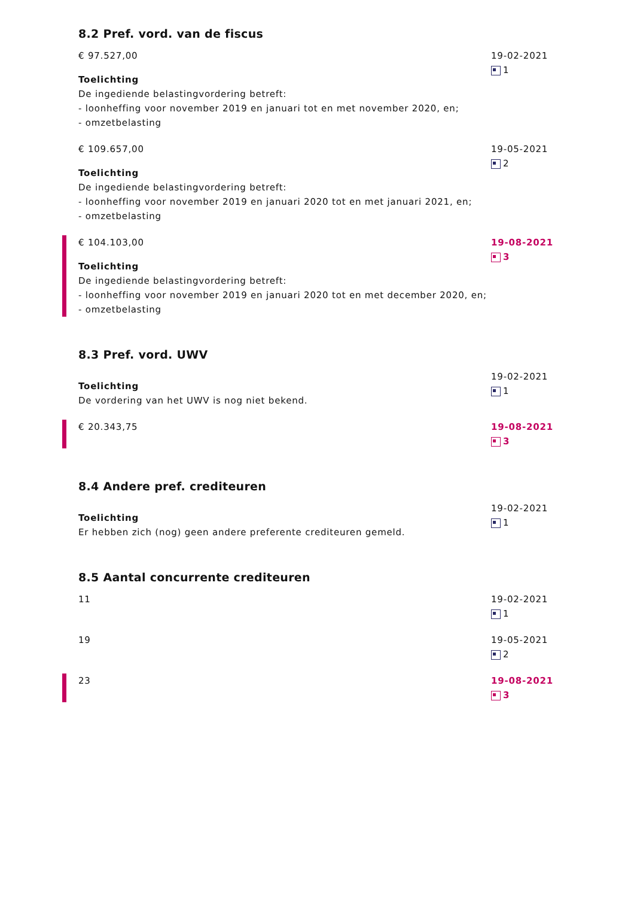8.2 Pref. vord. van de fiscus
€ 97.527,00
Toelichting
De ingediende belastingvordering betreft:
- loonheffing voor november 2019 en januari tot en met november 2020, en;
- omzetbelasting
19-02-2021
1
€ 109.657,00
Toelichting
De ingediende belastingvordering betreft:
- loonheffing voor november 2019 en januari 2020 tot en met januari 2021, en;
- omzetbelasting
19-05-2021
2
€ 104.103,00
Toelichting
De ingediende belastingvordering betreft:
- loonheffing voor november 2019 en januari 2020 tot en met december 2020, en;
- omzetbelasting
19-08-2021
3
8.3 Pref. vord. UWV
Toelichting
De vordering van het UWV is nog niet bekend.
19-02-2021
1
€ 20.343,75 19-08-2021
3
8.4 Andere pref. crediteuren
Toelichting
Er hebben zich (nog) geen andere preferente crediteuren gemeld.
19-02-2021
1
8.5 Aantal concurrente crediteuren
11 19-02-2021
1
19 19-05-2021
2
23 19-08-2021
3